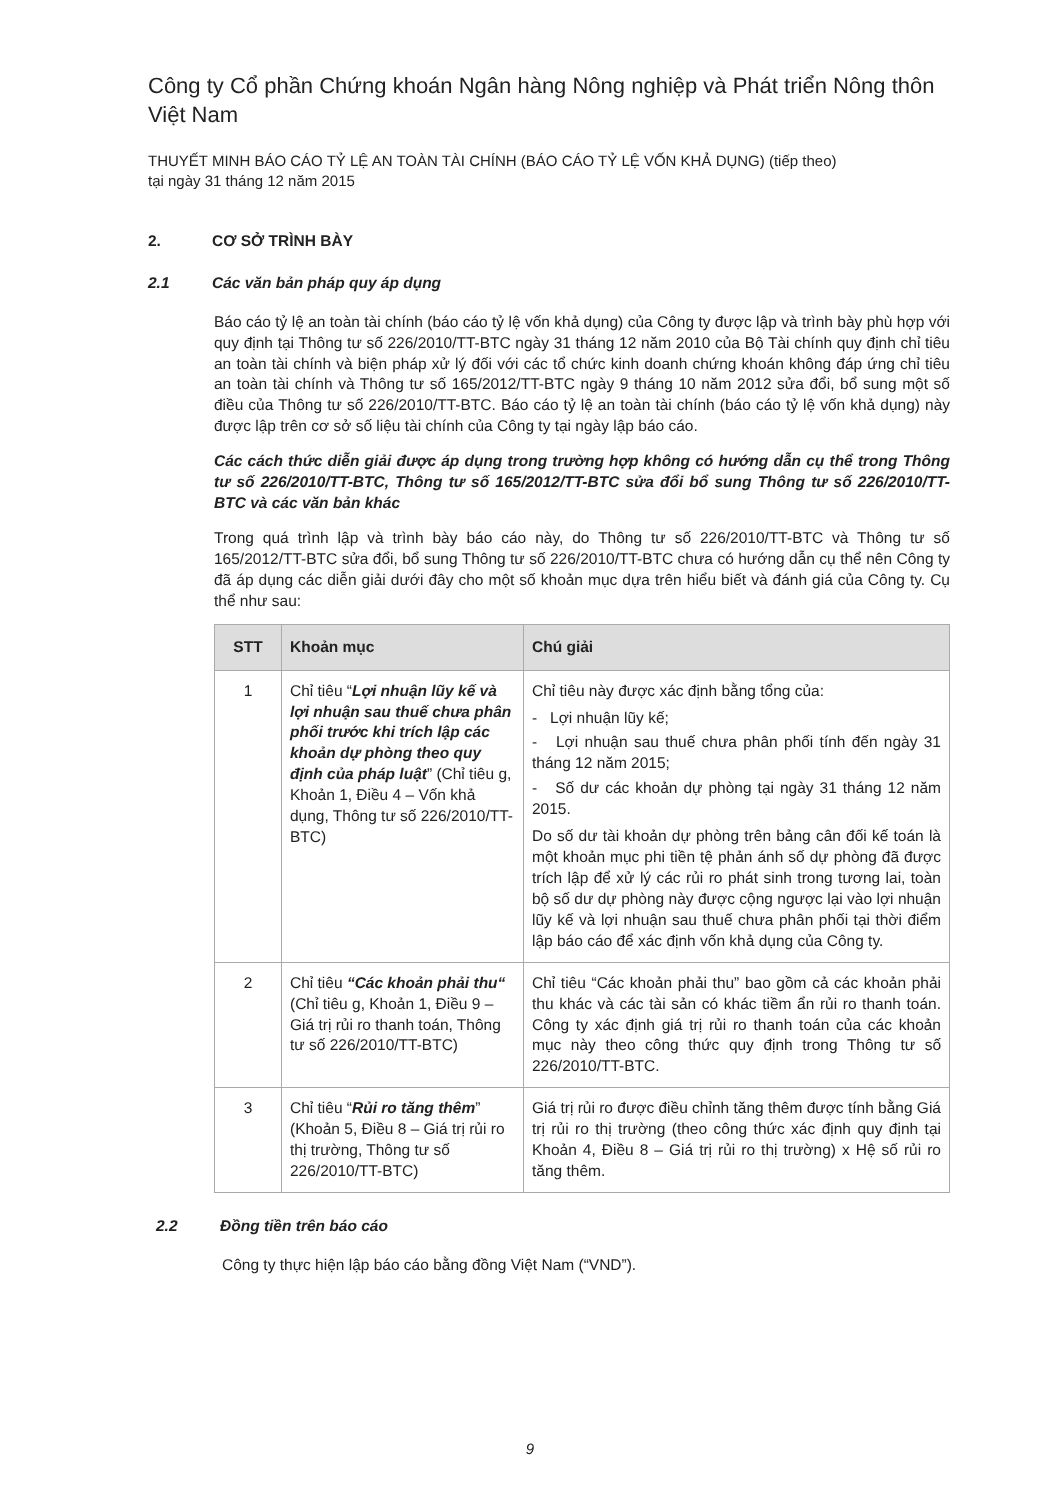Công ty Cổ phần Chứng khoán Ngân hàng Nông nghiệp và Phát triển Nông thôn Việt Nam
THUYẾT MINH BÁO CÁO TỶ LỆ AN TOÀN TÀI CHÍNH (BÁO CÁO TỶ LỆ VỐN KHẢ DỤNG) (tiếp theo)
tại ngày 31 tháng 12 năm 2015
2. CƠ SỞ TRÌNH BÀY
2.1 Các văn bản pháp quy áp dụng
Báo cáo tỷ lệ an toàn tài chính (báo cáo tỷ lệ vốn khả dụng) của Công ty được lập và trình bày phù hợp với quy định tại Thông tư số 226/2010/TT-BTC ngày 31 tháng 12 năm 2010 của Bộ Tài chính quy định chỉ tiêu an toàn tài chính và biện pháp xử lý đối với các tổ chức kinh doanh chứng khoán không đáp ứng chỉ tiêu an toàn tài chính và Thông tư số 165/2012/TT-BTC ngày 9 tháng 10 năm 2012 sửa đổi, bổ sung một số điều của Thông tư số 226/2010/TT-BTC. Báo cáo tỷ lệ an toàn tài chính (báo cáo tỷ lệ vốn khả dụng) này được lập trên cơ sở số liệu tài chính của Công ty tại ngày lập báo cáo.
Các cách thức diễn giải được áp dụng trong trường hợp không có hướng dẫn cụ thể trong Thông tư số 226/2010/TT-BTC, Thông tư số 165/2012/TT-BTC sửa đổi bổ sung Thông tư số 226/2010/TT-BTC và các văn bản khác
Trong quá trình lập và trình bày báo cáo này, do Thông tư số 226/2010/TT-BTC và Thông tư số 165/2012/TT-BTC sửa đổi, bổ sung Thông tư số 226/2010/TT-BTC chưa có hướng dẫn cụ thể nên Công ty đã áp dụng các diễn giải dưới đây cho một số khoản mục dựa trên hiểu biết và đánh giá của Công ty. Cụ thể như sau:
| STT | Khoản mục | Chú giải |
| --- | --- | --- |
| 1 | Chỉ tiêu “ Lợi nhuận lũy kế và lợi nhuận sau thuế chưa phân phối trước khi trích lập các khoản dự phòng theo quy định của pháp luật ” (Chỉ tiêu g, Khoản 1, Điều 4 – Vốn khả dụng, Thông tư số 226/2010/TT-BTC) | Chỉ tiêu này được xác định bằng tổng của: - Lợi nhuận lũy kế; - Lợi nhuận sau thuế chưa phân phối tính đến ngày 31 tháng 12 năm 2015; - Số dư các khoản dự phòng tại ngày 31 tháng 12 năm 2015. Do số dư tài khoản dự phòng trên bảng cân đối kế toán là một khoản mục phi tiền tệ phản ánh số dự phòng đã được trích lập để xử lý các rủi ro phát sinh trong tương lai, toàn bộ số dư dự phòng này được cộng ngược lại vào lợi nhuận lũy kế và lợi nhuận sau thuế chưa phân phối tại thời điểm lập báo cáo để xác định vốn khả dụng của Công ty. |
| 2 | Chỉ tiêu “Các khoản phải thu“ (Chỉ tiêu g, Khoản 1, Điều 9 – Giá trị rủi ro thanh toán, Thông tư số 226/2010/TT-BTC) | Chỉ tiêu “Các khoản phải thu” bao gồm cả các khoản phải thu khác và các tài sản có khác tiềm ẩn rủi ro thanh toán. Công ty xác định giá trị rủi ro thanh toán của các khoản mục này theo công thức quy định trong Thông tư số 226/2010/TT-BTC. |
| 3 | Chỉ tiêu “ Rủi ro tăng thêm ” (Khoản 5, Điều 8 – Giá trị rủi ro thị trường, Thông tư số 226/2010/TT-BTC) | Giá trị rủi ro được điều chỉnh tăng thêm được tính bằng Giá trị rủi ro thị trường (theo công thức xác định quy định tại Khoản 4, Điều 8 – Giá trị rủi ro thị trường) x Hệ số rủi ro tăng thêm. |
2.2 Đồng tiền trên báo cáo
Công ty thực hiện lập báo cáo bằng đồng Việt Nam (“VND”).
9